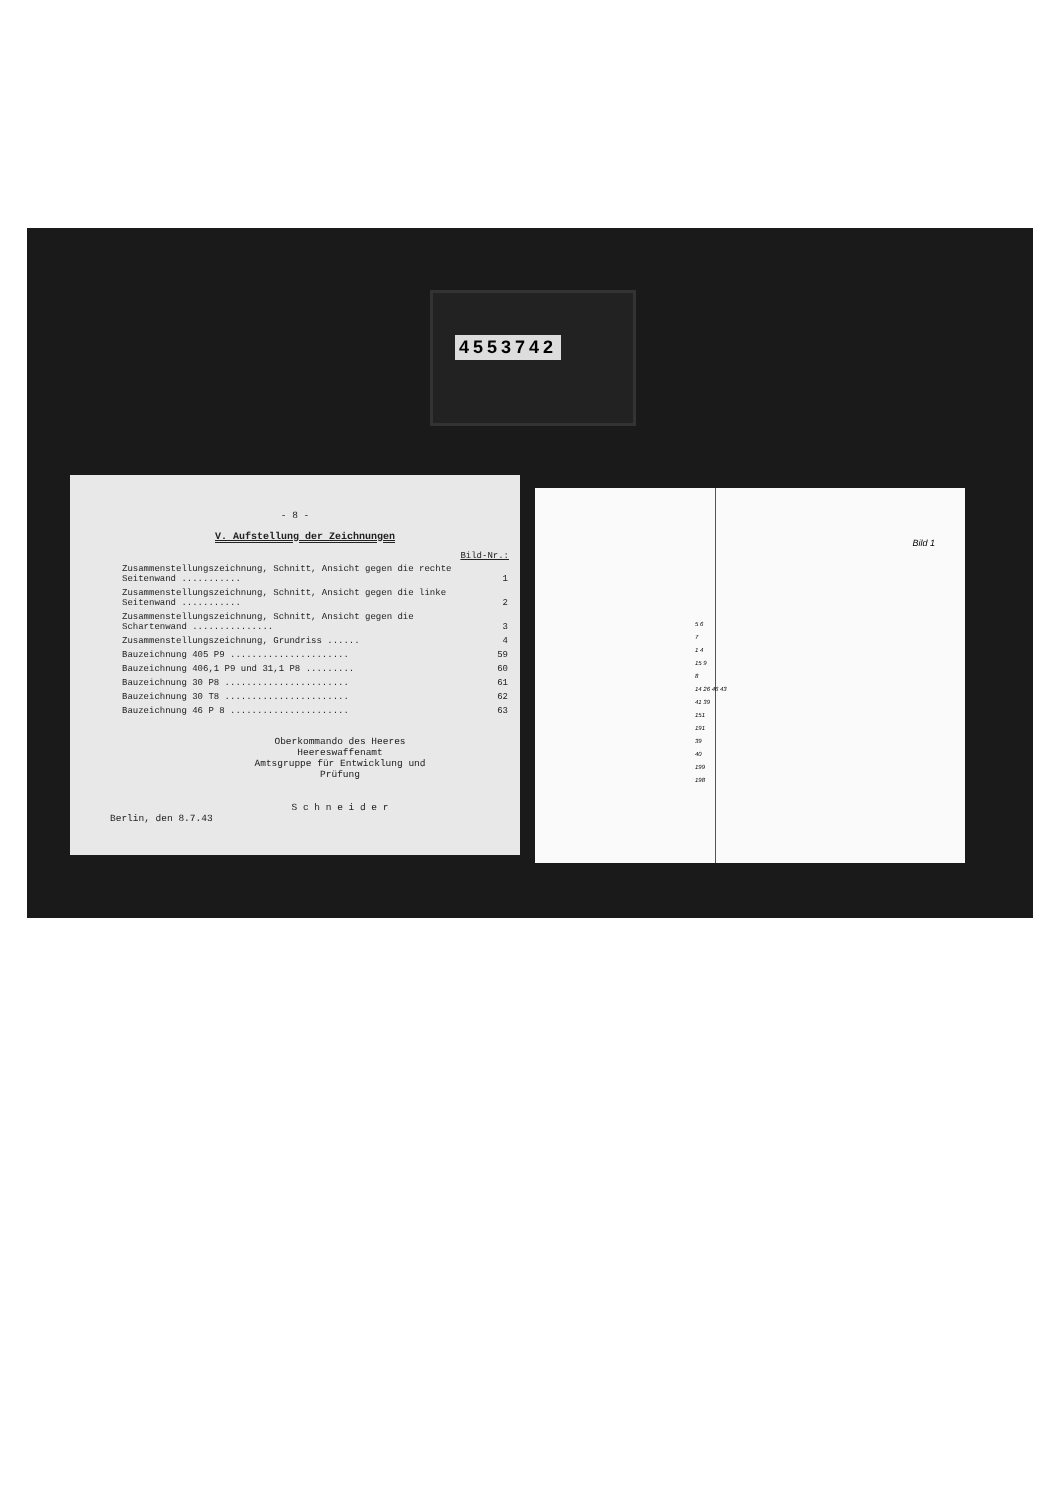4553742
- 8 -
V. Aufstellung der Zeichnungen
| | Bild-Nr.: |
| Zusammenstellungszeichnung, Schnitt, Ansicht gegen die rechte Seitenwand ........... | 1 |
| Zusammenstellungszeichnung, Schnitt, Ansicht gegen die linke Seitenwand ........... | 2 |
| Zusammenstellungszeichnung, Schnitt, Ansicht gegen die Schartenwand ............... | 3 |
| Zusammenstellungszeichnung, Grundriss ...... | 4 |
| Bauzeichnung 405 P9 ...................... | 59 |
| Bauzeichnung 406,1 P9 und 31,1 P8 ......... | 60 |
| Bauzeichnung 30 P8 ....................... | 61 |
| Bauzeichnung 30 T8 ....................... | 62 |
| Bauzeichnung 46 P 8 ...................... | 63 |
Oberkommando des Heeres
Heereswaffenamt
Amtsgruppe für Entwicklung und Prüfung
S c h n e i d e r
Berlin, den 8.7.43
Bild 1
5 6
7
1 4
15 9
8
14 26 46 43
41 39
151
191
39
40
199
198